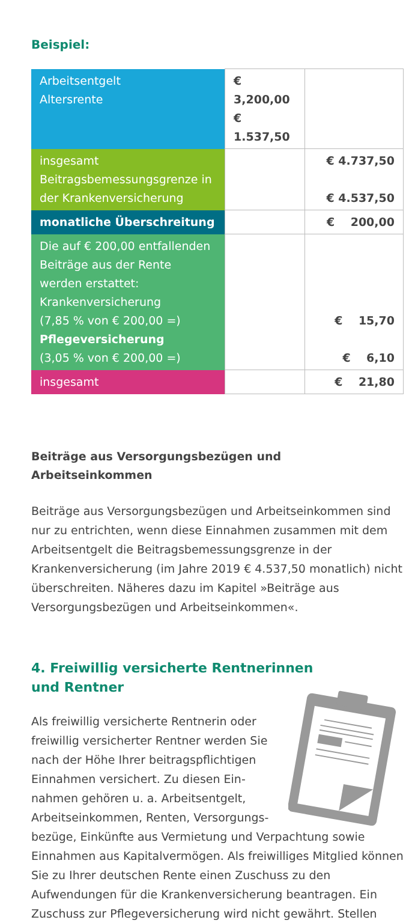Beispiel:
| Arbeitsentgelt Altersrente | € 3,200,00 € 1.537,50 | |
| insgesamt Beitragsbemessungsgrenze in der Krankenversicherung | | € 4.737,50 € 4.537,50 |
| monatliche Überschreitung | | € 200,00 |
| Die auf € 200,00 entfallenden Beiträge aus der Rente werden erstattet: Krankenversicherung (7,85 % von € 200,00 =) Pflegeversicherung (3,05 % von € 200,00 =) | | € 15,70 € 6,10 |
| insgesamt | | € 21,80 |
Beiträge aus Versorgungsbezügen und Arbeitseinkommen
Beiträge aus Versorgungsbezügen und Arbeitseinkommen sind nur zu entrichten, wenn diese Einnahmen zusammen mit dem Arbeitsentgelt die Beitragsbemessungsgrenze in der Krankenversicherung (im Jahre 2019 € 4.537,50 monatlich) nicht überschreiten. Näheres dazu im Kapitel »Beiträge aus Versorgungsbezügen und Arbeitseinkommen«.
4. Freiwillig versicherte Rentnerinnen
und Rentner
Als freiwillig versicherte Rentnerin oder freiwillig versicherter Rentner werden Sie nach der Höhe Ihrer beitragspflichtigen Einnahmen versichert. Zu diesen Ein-nahmen gehören u. a. Arbeitsentgelt, Arbeitseinkommen, Renten, Versorgungs-bezüge, Einkünfte aus Vermietung und Verpachtung sowie Einnahmen aus Kapitalvermögen. Als freiwilliges Mitglied können Sie zu Ihrer deutschen Rente einen Zuschuss zu den Aufwendungen für die Krankenversicherung beantragen. Ein Zuschuss zur Pflegeversicherung wird nicht gewährt. Stellen